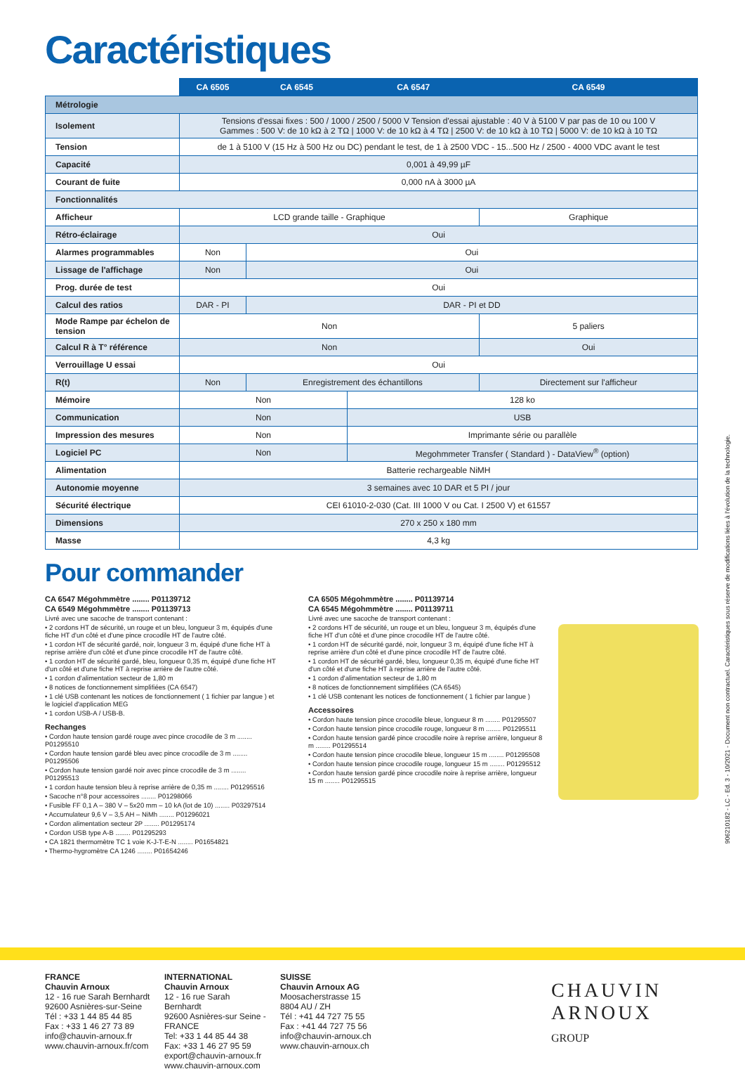Caractéristiques
| | CA 6505 | CA 6545 | CA 6547 | CA 6549 |
| --- | --- | --- | --- | --- |
| Métrologie | | | | |
| Isolement | Tensions d'essai fixes : 500 / 1000 / 2500 / 5000 V Tension d'essai ajustable : 40 V à 5100 V par pas de 10 ou 100 V Gammes : 500 V: de 10 kΩ à 2 TΩ / 1000 V: de 10 kΩ à 4 TΩ / 2500 V: de 10 kΩ à 10 TΩ / 5000 V: de 10 kΩ à 10 TΩ | | | |
| Tension | de 1 à 5100 V (15 Hz à 500 Hz ou DC) pendant le test, de 1 à 2500 VDC - 15...500 Hz / 2500 - 4000 VDC avant le test | | | |
| Capacité | 0,001 à 49,99 µF | | | |
| Courant de fuite | 0,000 nA à 3000 µA | | | |
| Fonctionnalités | | | | |
| Afficheur | LCD grande taille - Graphique | | | Graphique |
| Rétro-éclairage | Oui | | | |
| Alarmes programmables | Non | Oui | | |
| Lissage de l'affichage | Non | Oui | | |
| Prog. durée de test | Oui | | | |
| Calcul des ratios | DAR - PI | DAR - PI et DD | | |
| Mode Rampe par échelon de tension | Non | | | 5 paliers |
| Calcul R à T° référence | Non | | | Oui |
| Verrouillage U essai | Oui | | | |
| R(t) | Non | Enregistrement des échantillons | | Directement sur l'afficheur |
| Mémoire | Non | | 128 ko | |
| Communication | Non | | USB | |
| Impression des mesures | Non | | Imprimante série ou parallèle | |
| Logiciel PC | Non | | Megohmmeter Transfer ( Standard ) - DataView<sup>®</sup> (option) | |
| Alimentation | Batterie rechargeable NiMH | | | |
| Autonomie moyenne | 3 semaines avec 10 DAR et 5 PI / jour | | | |
| Sécurité électrique | CEI 61010-2-030 (Cat. III 1000 V ou Cat. I 2500 V) et 61557 | | | |
| Dimensions | 270 x 250 x 180 mm | | | |
| Masse | 4,3 kg | | | |
Pour commander
CA 6547 Mégohmmètre ........ P01139712
CA 6549 Mégohmmètre ........ P01139713
Livré avec une sacoche de transport contenant :
• 2 cordons HT de sécurité, un rouge et un bleu, longueur 3 m, équipés d'une fiche HT d'un côté et d'une pince crocodile HT de l'autre côté.
• 1 cordon HT de sécurité gardé, noir, longueur 3 m, équipé d'une fiche HT à reprise arrière d'un côté et d'une pince crocodile HT de l'autre côté.
• 1 cordon HT de sécurité gardé, bleu, longueur 0,35 m, équipé d'une fiche HT d'un côté et d'une fiche HT à reprise arrière de l'autre côté.
• 1 cordon d'alimentation secteur de 1,80 m
• 8 notices de fonctionnement simplifiées (CA 6547)
• 1 clé USB contenant les notices de fonctionnement ( 1 fichier par langue ) et le logiciel d'application MEG
• 1 cordon USB-A / USB-B.
Rechanges
• Cordon haute tension gardé rouge avec pince crocodile de 3 m ........ P01295510
• Cordon haute tension gardé bleu avec pince crocodile de 3 m ........ P01295506
• Cordon haute tension gardé noir avec pince crocodile de 3 m ........ P01295513
• 1 cordon haute tension bleu à reprise arrière de 0,35 m ........ P01295516
• Sacoche n°8 pour accessoires ........ P01298066
• Fusible FF 0,1 A – 380 V – 5x20 mm – 10 kA (lot de 10) ........ P03297514
• Accumulateur 9,6 V – 3,5 AH – NiMh ........ P01296021
• Cordon alimentation secteur 2P ........ P01295174
• Cordon USB type A-B ........ P01295293
• CA 1821 thermomètre TC 1 voie K-J-T-E-N ........ P01654821
• Thermo-hygromètre CA 1246 ........ P01654246
CA 6505 Mégohmmètre ........ P01139714
CA 6545 Mégohmmètre ........ P01139711
Livré avec une sacoche de transport contenant :
• 2 cordons HT de sécurité, un rouge et un bleu, longueur 3 m, équipés d'une fiche HT d'un côté et d'une pince crocodile HT de l'autre côté.
• 1 cordon HT de sécurité gardé, noir, longueur 3 m, équipé d'une fiche HT à reprise arrière d'un côté et d'une pince crocodile HT de l'autre côté.
• 1 cordon HT de sécurité gardé, bleu, longueur 0,35 m, équipé d'une fiche HT d'un côté et d'une fiche HT à reprise arrière de l'autre côté.
• 1 cordon d'alimentation secteur de 1,80 m
• 8 notices de fonctionnement simplifiées (CA 6545)
• 1 clé USB contenant les notices de fonctionnement ( 1 fichier par langue )
Accessoires
• Cordon haute tension pince crocodile bleue, longueur 8 m ........ P01295507
• Cordon haute tension pince crocodile rouge, longueur 8 m ........ P01295511
• Cordon haute tension gardé pince crocodile noire à reprise arrière, longueur 8 m ........ P01295514
• Cordon haute tension pince crocodile bleue, longueur 15 m ........ P01295508
• Cordon haute tension pince crocodile rouge, longueur 15 m ........ P01295512
• Cordon haute tension gardé pince crocodile noire à reprise arrière, longueur 15 m ........ P01295515
906210182 - LC - Ed. 3 - 10/2021 - Document non contractuel. Caractéristiques sous réserve de modifications liées à l'évolution de la technologie.
FRANCE
Chauvin Arnoux
12 - 16 rue Sarah Bernhardt
92600 Asnières-sur-Seine
Tél : +33 1 44 85 44 85
Fax : +33 1 46 27 73 89
info@chauvin-arnoux.fr
www.chauvin-arnoux.fr/com
INTERNATIONAL
Chauvin Arnoux
12 - 16 rue Sarah Bernhardt
92600 Asnières-sur Seine - FRANCE
Tel: +33 1 44 85 44 38
Fax: +33 1 46 27 95 59
export@chauvin-arnoux.fr
www.chauvin-arnoux.com
SUISSE
Chauvin Arnoux AG
Moosacherstrasse 15
8804 AU / ZH
Tél : +41 44 727 75 55
Fax : +41 44 727 75 56
info@chauvin-arnoux.ch
www.chauvin-arnoux.ch
CHAUVIN
ARNOUX
GROUP